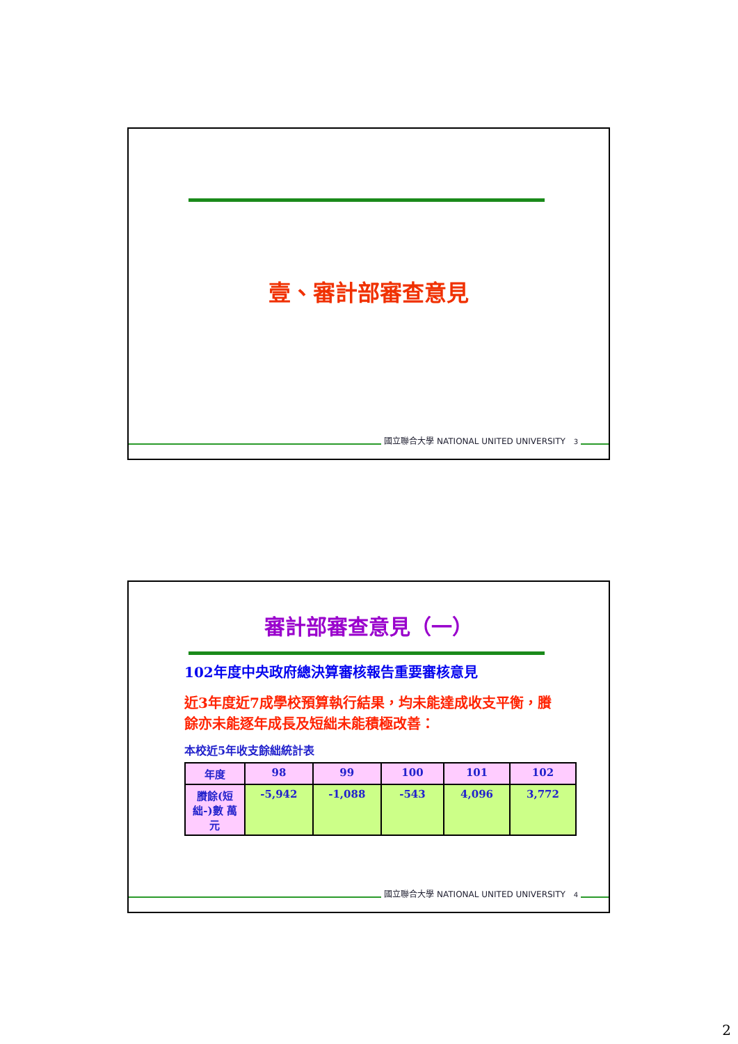壹、審計部審查意見
國立聯合大學 NATIONAL UNITED UNIVERSITY 3
審計部審查意見（一）
102年度中央政府總決算審核報告重要審核意見
近3年度近7成學校預算執行結果，均未能達成收支平衡，賸餘亦未能逐年成長及短絀未能積極改善：
本校近5年收支餘絀統計表
| 年度 | 98 | 99 | 100 | 101 | 102 |
| --- | --- | --- | --- | --- | --- |
| 賸餘(短絀-)數 萬元 | -5,942 | -1,088 | -543 | 4,096 | 3,772 |
國立聯合大學 NATIONAL UNITED UNIVERSITY 4
2